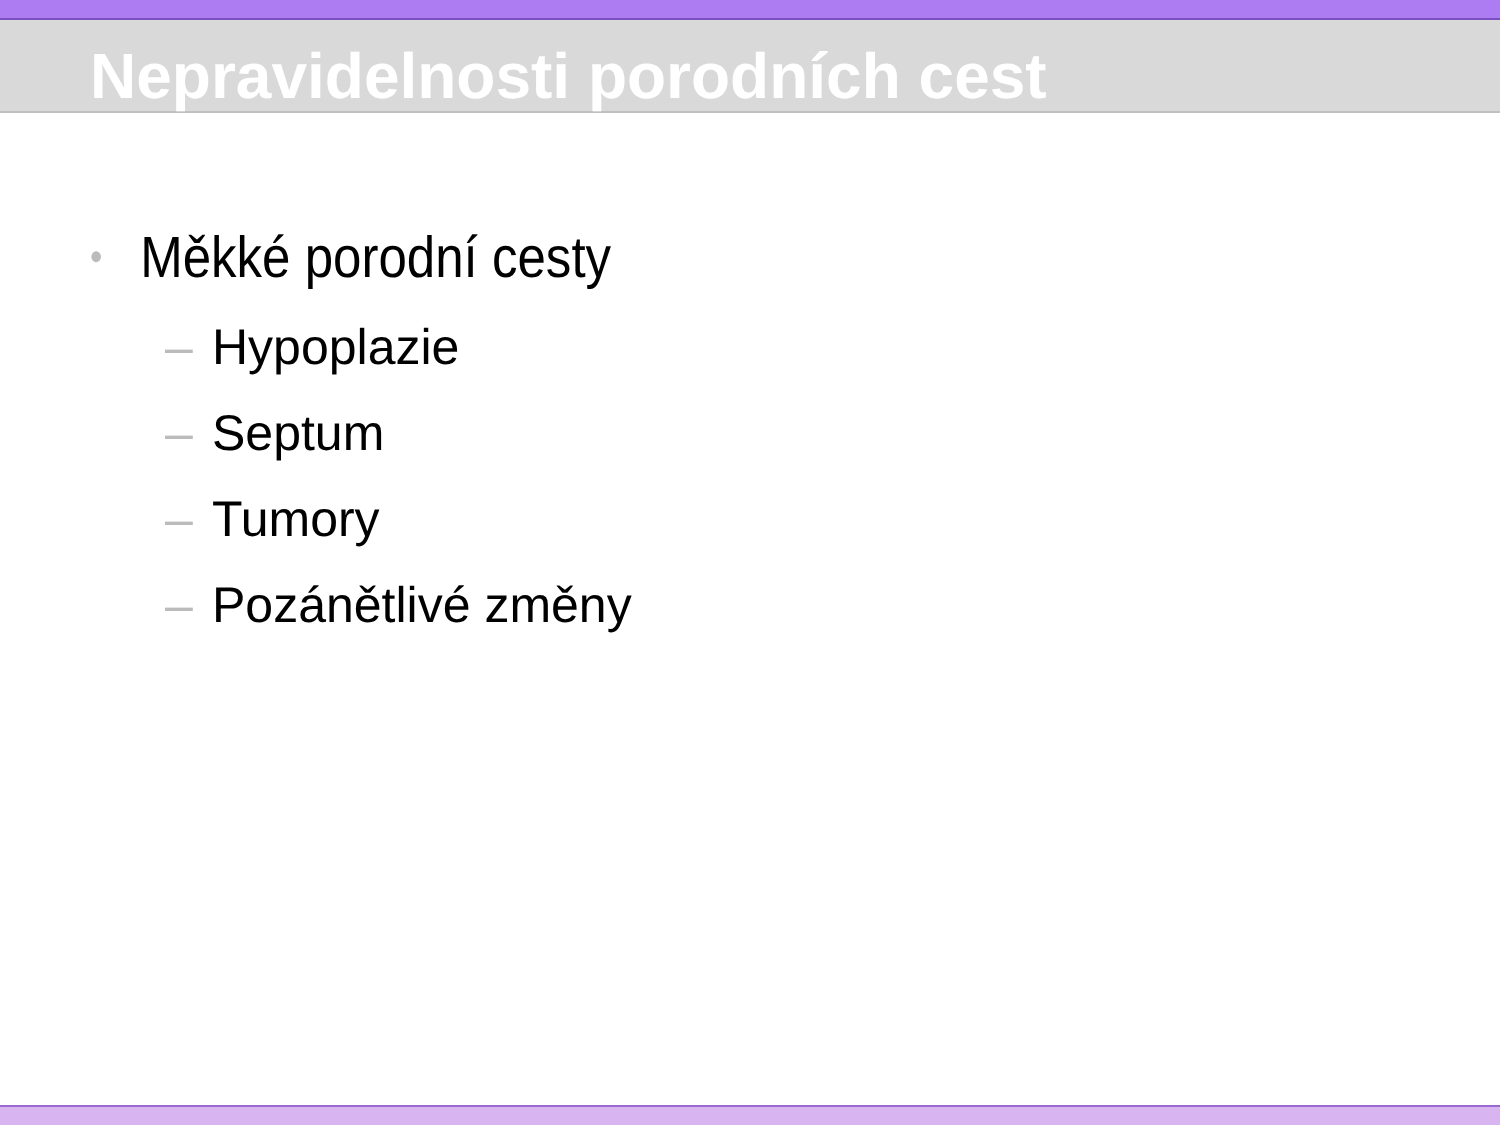Nepravidelnosti porodních cest
• Měkké porodní cesty
– Hypoplazie
– Septum
– Tumory
– Pozánětlivé změny